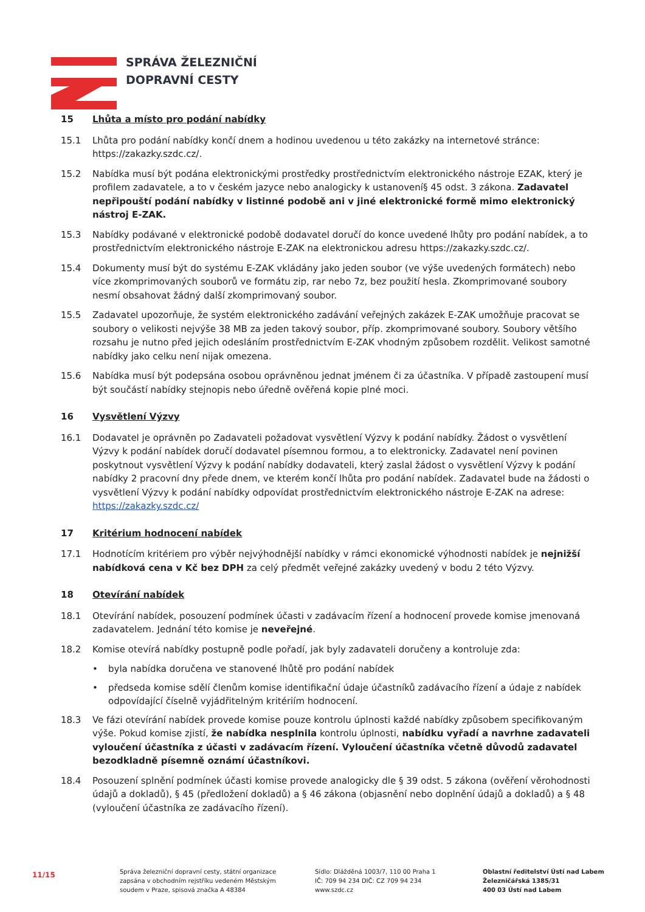SPRÁVA ŽELEZNIČNÍ
DOPRAVNÍ CESTY
15 Lhůta a místo pro podání nabídky
15.1 Lhůta pro podání nabídky končí dnem a hodinou uvedenou u této zakázky na internetové stránce: https://zakazky.szdc.cz/.
15.2 Nabídka musí být podána elektronickými prostředky prostřednictvím elektronického nástroje EZAK, který je profilem zadavatele, a to v českém jazyce nebo analogicky k ustanovení§ 45 odst. 3 zákona. Zadavatel nepřipouští podání nabídky v listinné podobě ani v jiné elektronické formě mimo elektronický nástroj E-ZAK.
15.3 Nabídky podávané v elektronické podobě dodavatel doručí do konce uvedené lhůty pro podání nabídek, a to prostřednictvím elektronického nástroje E-ZAK na elektronickou adresu https://zakazky.szdc.cz/.
15.4 Dokumenty musí být do systému E-ZAK vkládány jako jeden soubor (ve výše uvedených formátech) nebo více zkomprimovaných souborů ve formátu zip, rar nebo 7z, bez použití hesla. Zkomprimované soubory nesmí obsahovat žádný další zkomprimovaný soubor.
15.5 Zadavatel upozorňuje, že systém elektronického zadávání veřejných zakázek E-ZAK umožňuje pracovat se soubory o velikosti nejvýše 38 MB za jeden takový soubor, příp. zkomprimované soubory. Soubory většího rozsahu je nutno před jejich odesláním prostřednictvím E-ZAK vhodným způsobem rozdělit. Velikost samotné nabídky jako celku není nijak omezena.
15.6 Nabídka musí být podepsána osobou oprávněnou jednat jménem či za účastníka. V případě zastoupení musí být součástí nabídky stejnopis nebo úředně ověřená kopie plné moci.
16 Vysvětlení Výzvy
16.1 Dodavatel je oprávněn po Zadavateli požadovat vysvětlení Výzvy k podání nabídky. Žádost o vysvětlení Výzvy k podání nabídek doručí dodavatel písemnou formou, a to elektronicky. Zadavatel není povinen poskytnout vysvětlení Výzvy k podání nabídky dodavateli, který zaslal žádost o vysvětlení Výzvy k podání nabídky 2 pracovní dny přede dnem, ve kterém končí lhůta pro podání nabídek. Zadavatel bude na žádosti o vysvětlení Výzvy k podání nabídky odpovídat prostřednictvím elektronického nástroje E-ZAK na adrese: https://zakazky.szdc.cz/
17 Kritérium hodnocení nabídek
17.1 Hodnotícím kritériem pro výběr nejvýhodnější nabídky v rámci ekonomické výhodnosti nabídek je nejnižší nabídková cena v Kč bez DPH za celý předmět veřejné zakázky uvedený v bodu 2 této Výzvy.
18 Otevírání nabídek
18.1 Otevírání nabídek, posouzení podmínek účasti v zadávacím řízení a hodnocení provede komise jmenovaná zadavatelem. Jednání této komise je neveřejné.
18.2 Komise otevírá nabídky postupně podle pořadí, jak byly zadavateli doručeny a kontroluje zda:
• byla nabídka doručena ve stanovené lhůtě pro podání nabídek
• předseda komise sdělí členům komise identifikační údaje účastníků zadávacího řízení a údaje z nabídek odpovídající číselně vyjádřitelným kritériím hodnocení.
18.3 Ve fázi otevírání nabídek provede komise pouze kontrolu úplnosti každé nabídky způsobem specifikovaným výše. Pokud komise zjistí, že nabídka nesplnila kontrolu úplnosti, nabídku vyřadí a navrhne zadavateli vyloučení účastníka z účasti v zadávacím řízení. Vyloučení účastníka včetně důvodů zadavatel bezodkladně písemně oznámí účastníkovi.
18.4 Posouzení splnění podmínek účasti komise provede analogicky dle § 39 odst. 5 zákona (ověření věrohodnosti údajů a dokladů), § 45 (předložení dokladů) a § 46 zákona (objasnění nebo doplnění údajů a dokladů) a § 48 (vyloučení účastníka ze zadávacího řízení).
11/15
Správa železniční dopravní cesty, státní organizace
zapsána v obchodním rejstříku vedeném Městským
soudem v Praze, spisová značka A 48384
Sídlo: Dlážděná 1003/7, 110 00 Praha 1
IČ: 709 94 234 DIČ: CZ 709 94 234
www.szdc.cz
Oblastní ředitelství Ústí nad Labem
Železničářská 1385/31
400 03 Ústí nad Labem